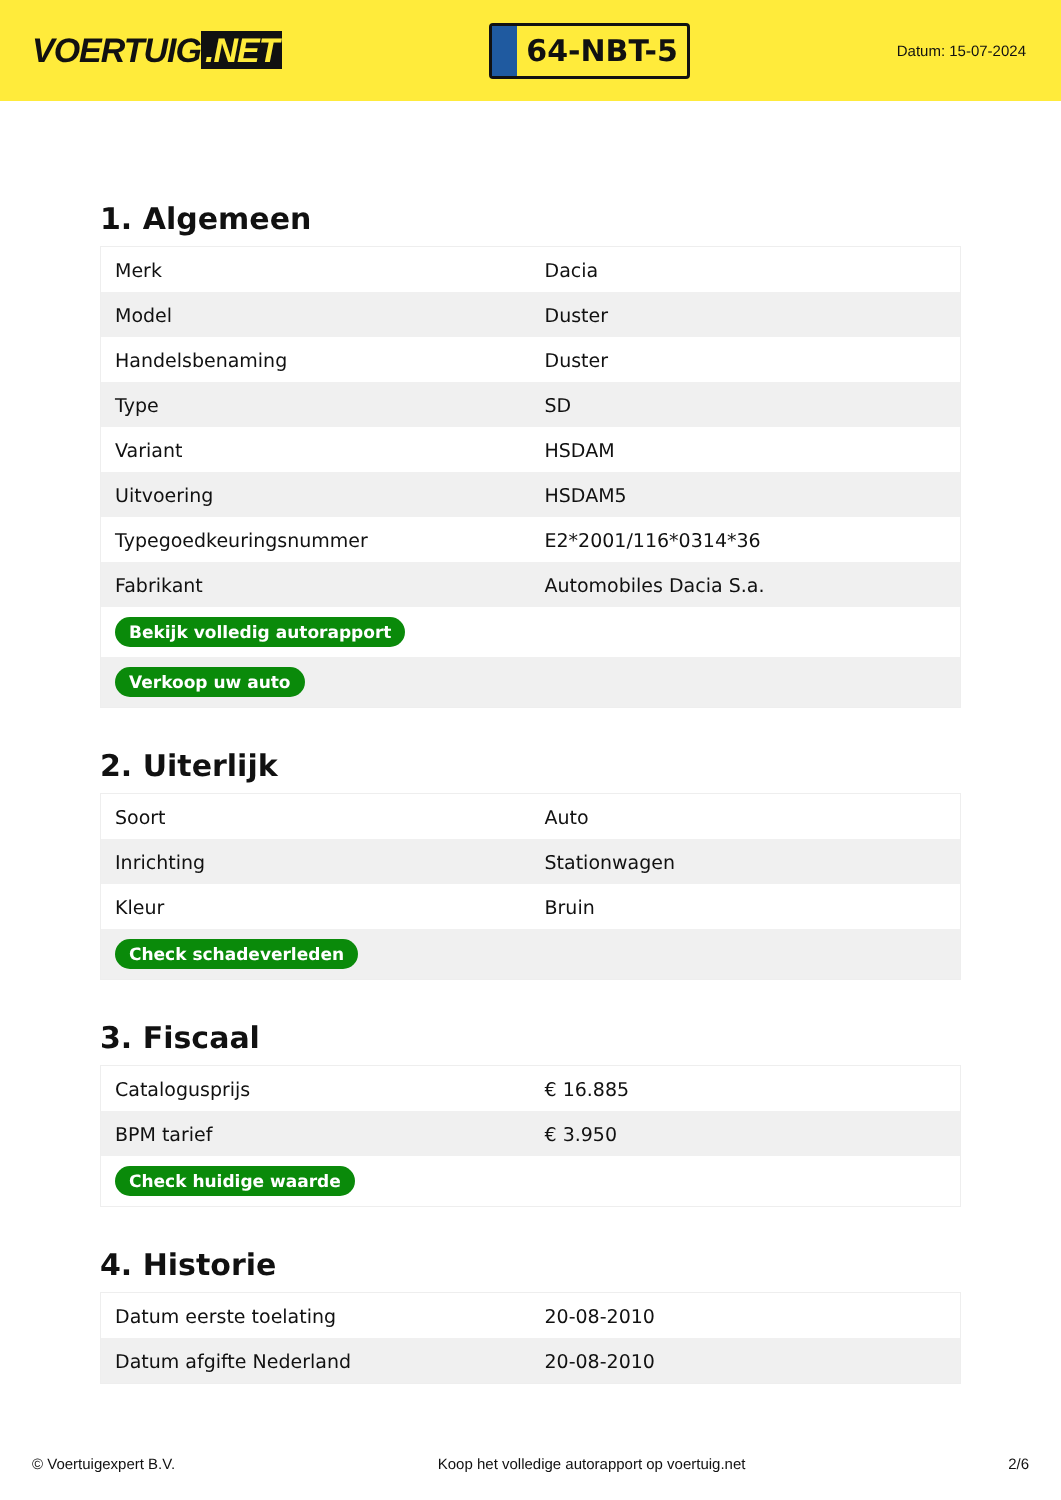VOERTUIG.NET
64-NBT-5
Datum: 15-07-2024
1. Algemeen
| Merk | Dacia |
| Model | Duster |
| Handelsbenaming | Duster |
| Type | SD |
| Variant | HSDAM |
| Uitvoering | HSDAM5 |
| Typegoedkeuringsnummer | E2*2001/116*0314*36 |
| Fabrikant | Automobiles Dacia S.a. |
| Bekijk volledig autorapport | |
| Verkoop uw auto | |
2. Uiterlijk
| Soort | Auto |
| Inrichting | Stationwagen |
| Kleur | Bruin |
| Check schadeverleden | |
3. Fiscaal
| Catalogusprijs | € 16.885 |
| BPM tarief | € 3.950 |
| Check huidige waarde | |
4. Historie
| Datum eerste toelating | 20-08-2010 |
| Datum afgifte Nederland | 20-08-2010 |
© Voertuigexpert B.V. Koop het volledige autorapport op voertuig.net 2/6